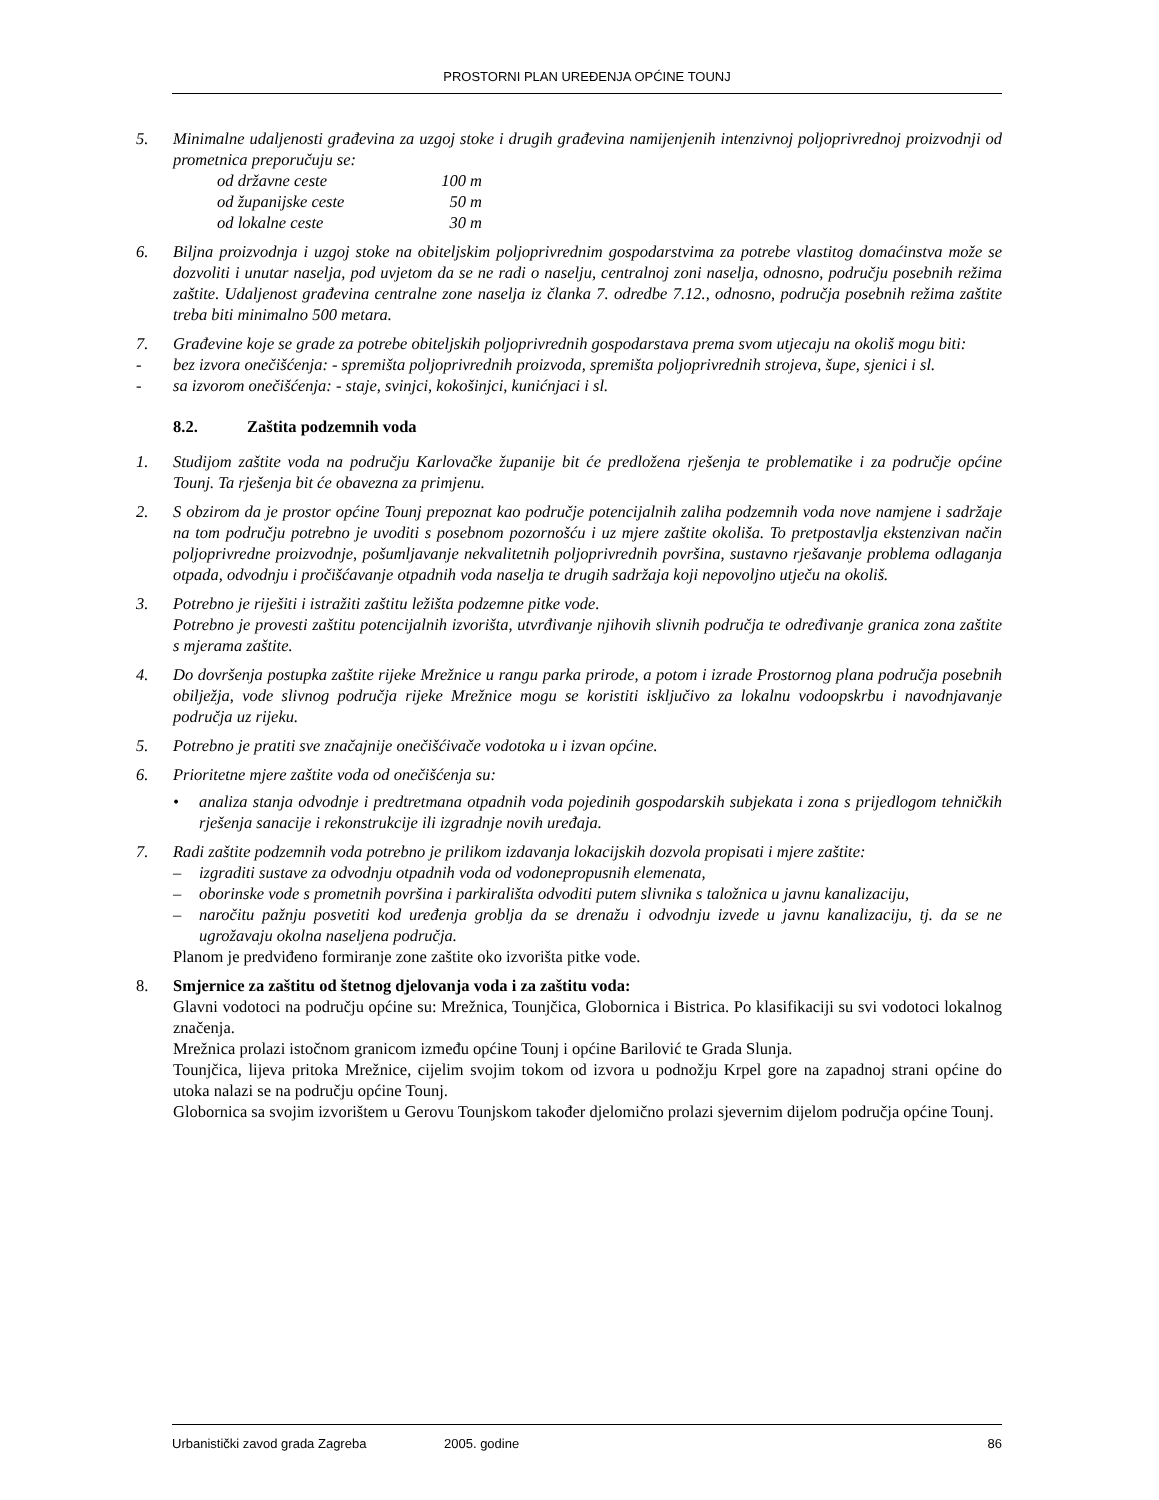PROSTORNI PLAN UREĐENJA OPĆINE TOUNJ
5. Minimalne udaljenosti građevina za uzgoj stoke i drugih građevina namijenjenih intenzivnoj poljoprivrednoj proizvodnji od prometnica preporučuju se:
| od državne ceste | 100 m |
| od županijske ceste | 50 m |
| od lokalne ceste | 30 m |
6. Biljna proizvodnja i uzgoj stoke na obiteljskim poljoprivrednim gospodarstvima za potrebe vlastitog domaćinstva može se dozvoliti i unutar naselja, pod uvjetom da se ne radi o naselju, centralnoj zoni naselja, odnosno, području posebnih režima zaštite. Udaljenost građevina centralne zone naselja iz članka 7. odredbe 7.12., odnosno, područja posebnih režima zaštite treba biti minimalno 500 metara.
7. Građevine koje se grade za potrebe obiteljskih poljoprivrednih gospodarstava prema svom utjecaju na okoliš mogu biti:
- bez izvora onečišćenja: - spremišta poljoprivrednih proizvoda, spremišta poljoprivrednih strojeva, šupe, sjenici i sl.
- sa izvorom onečišćenja: - staje, svinjci, kokošinjci, kunićnjaci i sl.
8.2. Zaštita podzemnih voda
1. Studijom zaštite voda na području Karlovačke županije bit će predložena rješenja te problematike i za područje općine Tounj. Ta rješenja bit će obavezna za primjenu.
2. S obzirom da je prostor općine Tounj prepoznat kao područje potencijalnih zaliha podzemnih voda nove namjene i sadržaje na tom području potrebno je uvoditi s posebnom pozornošću i uz mjere zaštite okoliša. To pretpostavlja ekstenzivan način poljoprivredne proizvodnje, pošumljavanje nekvalitetnih poljoprivrednih površina, sustavno rješavanje problema odlaganja otpada, odvodnju i pročišćavanje otpadnih voda naselja te drugih sadržaja koji nepovoljno utječu na okoliš.
3. Potrebno je riješiti i istražiti zaštitu ležišta podzemne pitke vode.
Potrebno je provesti zaštitu potencijalnih izvorišta, utvrđivanje njihovih slivnih područja te određivanje granica zona zaštite s mjerama zaštite.
4. Do dovršenja postupka zaštite rijeke Mrežnice u rangu parka prirode, a potom i izrade Prostornog plana područja posebnih obilježja, vode slivnog područja rijeke Mrežnice mogu se koristiti isključivo za lokalnu vodoopskrbu i navodnjavanje područja uz rijeku.
5. Potrebno je pratiti sve značajnije onečišćivače vodotoka u i izvan općine.
6. Prioritetne mjere zaštite voda od onečišćenja su:
• analiza stanja odvodnje i predtretmana otpadnih voda pojedinih gospodarskih subjekata i zona s prijedlogom tehničkih rješenja sanacije i rekonstrukcije ili izgradnje novih uređaja.
7. Radi zaštite podzemnih voda potrebno je prilikom izdavanja lokacijskih dozvola propisati i mjere zaštite:
– izgraditi sustave za odvodnju otpadnih voda od vodonepropusnih elemenata,
– oborinske vode s prometnih površina i parkirališta odvoditi putem slivnika s taložnica u javnu kanalizaciju,
– naročitu pažnju posvetiti kod uređenja groblja da se drenažu i odvodnju izvede u javnu kanalizaciju, tj. da se ne ugrožavaju okolna naseljena područja.
Planom je predviđeno formiranje zone zaštite oko izvorišta pitke vode.
8. Smjernice za zaštitu od štetnog djelovanja voda i za zaštitu voda:
Glavni vodotoci na području općine su: Mrežnica, Tounjčica, Globornica i Bistrica. Po klasifikaciji su svi vodotoci lokalnog značenja.
Mrežnica prolazi istočnom granicom između općine Tounj i općine Barilović te Grada Slunja.
Tounjčica, lijeva pritoka Mrežnice, cijelim svojim tokom od izvora u podnožju Krpel gore na zapadnoj strani općine do utoka nalazi se na području općine Tounj.
Globornica sa svojim izvorištem u Gerovu Tounjskom također djelomično prolazi sjevernim dijelom područja općine Tounj.
Urbanistički zavod grada Zagreba 2005. godine 86